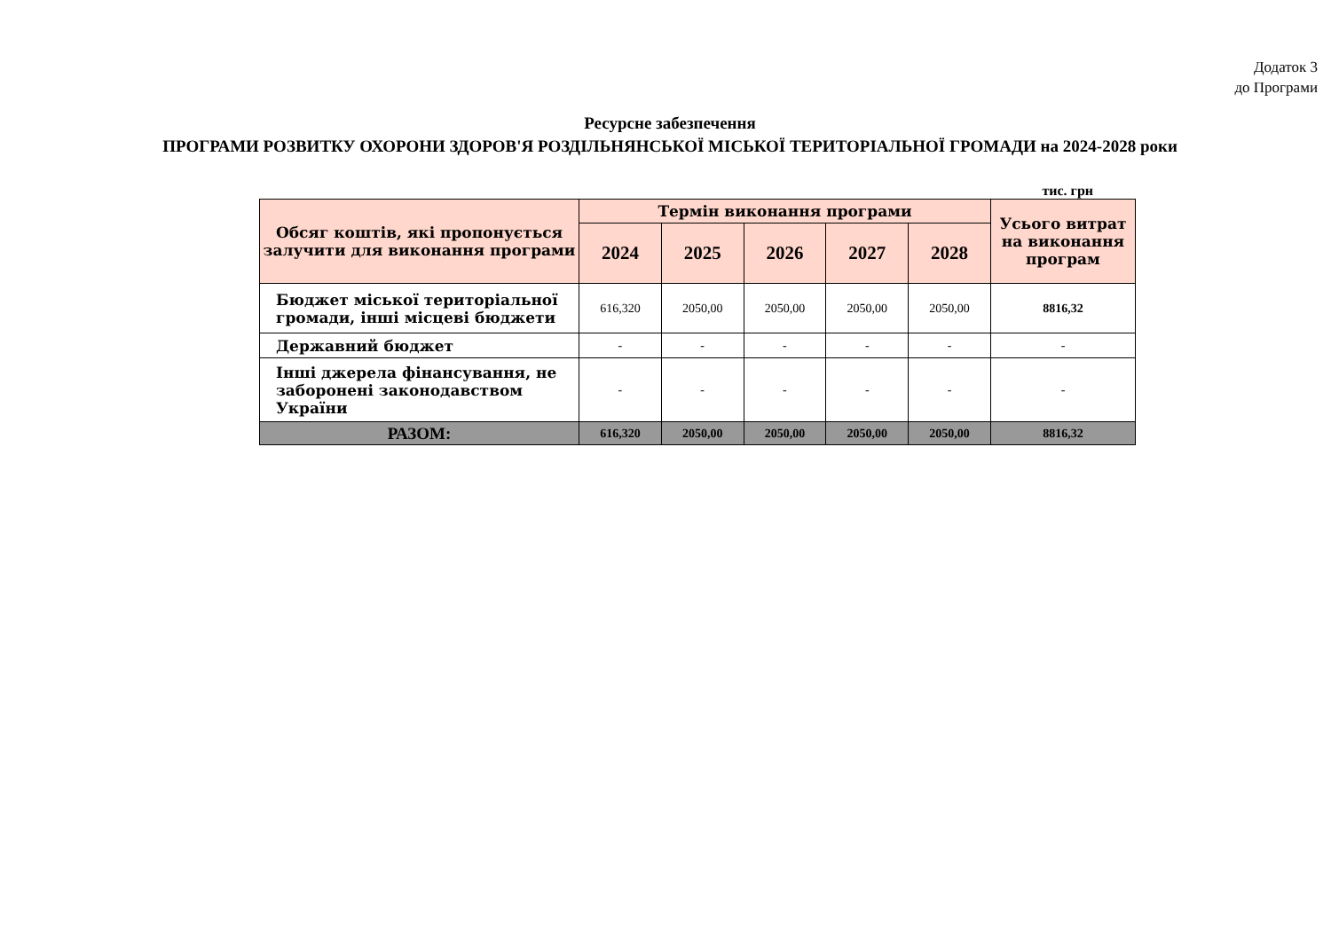Додаток 3
до Програми
Ресурсне забезпечення
ПРОГРАМИ РОЗВИТКУ ОХОРОНИ ЗДОРОВ'Я РОЗДІЛЬНЯНСЬКОЇ МІСЬКОЇ ТЕРИТОРІАЛЬНОЇ ГРОМАДИ на 2024-2028 роки
тис. грн
| Обсяг коштів, які пропонується залучити для виконання програми | Термін виконання програми | | | | | Усього витрат на виконання програм |
| --- | --- | --- | --- | --- | --- | --- |
| | 2024 | 2025 | 2026 | 2027 | 2028 | |
| Бюджет міської територіальної громади, інші місцеві бюджети | 616,320 | 2050,00 | 2050,00 | 2050,00 | 2050,00 | 8816,32 |
| Державний бюджет | - | - | - | - | - | - |
| Інші джерела фінансування, не заборонені законодавством України | - | - | - | - | - | - |
| РАЗОМ: | 616,320 | 2050,00 | 2050,00 | 2050,00 | 2050,00 | 8816,32 |